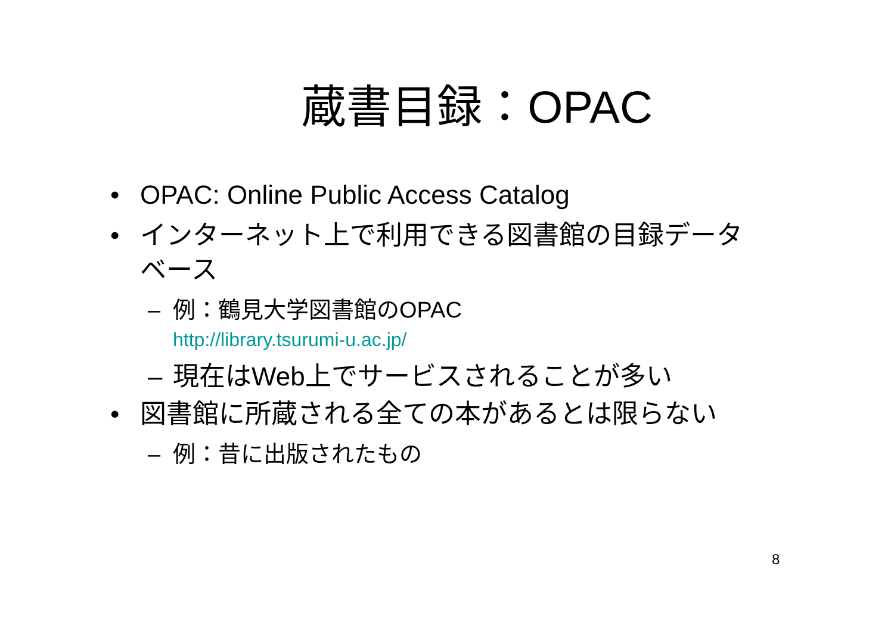蔵書目録：OPAC
• OPAC: Online Public Access Catalog
• インターネット上で利用できる図書館の目録データベース
– 例：鶴見大学図書館のOPAC
http://library.tsurumi-u.ac.jp/
– 現在はWeb上でサービスされることが多い
• 図書館に所蔵される全ての本があるとは限らない
– 例：昔に出版されたもの
8